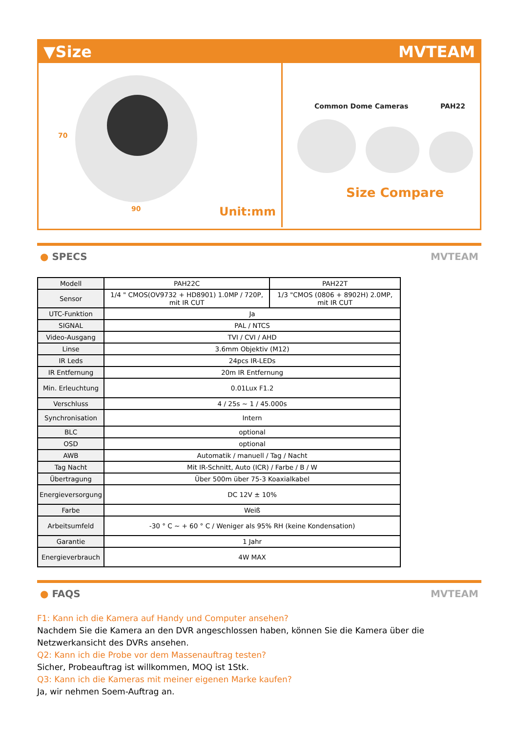▼Size MVTEAM
70
90 Unit:mm
Common Dome Cameras PAH22
Size Compare
● SPECS MVTEAM
| Modell | PAH22C | PAH22T |
| Sensor | 1/4 " CMOS(OV9732 + HD8901) 1.0MP / 720P, mit IR CUT | 1/3 "CMOS (0806 + 8902H) 2.0MP, mit IR CUT |
| UTC-Funktion | Ja | |
| SIGNAL | PAL / NTCS | |
| Video-Ausgang | TVI / CVI / AHD | |
| Linse | 3.6mm Objektiv (M12) | |
| IR Leds | 24pcs IR-LEDs | |
| IR Entfernung | 20m IR Entfernung | |
| Min. Erleuchtung | 0.01Lux F1.2 | |
| Verschluss | 4 / 25s ~ 1 / 45.000s | |
| Synchronisation | Intern | |
| BLC | optional | |
| OSD | optional | |
| AWB | Automatik / manuell / Tag / Nacht | |
| Tag Nacht | Mit IR-Schnitt, Auto (ICR) / Farbe / B / W | |
| Übertragung | Über 500m über 75-3 Koaxialkabel | |
| Energieversorgung | DC 12V ± 10% | |
| Farbe | Weiß | |
| Arbeitsumfeld | -30 ° C ~ + 60 ° C / Weniger als 95% RH (keine Kondensation) | |
| Garantie | 1 Jahr | |
| Energieverbrauch | 4W MAX | |
● FAQS MVTEAM
F1: Kann ich die Kamera auf Handy und Computer ansehen?
Nachdem Sie die Kamera an den DVR angeschlossen haben, können Sie die Kamera über die Netzwerkansicht des DVRs ansehen.
Q2: Kann ich die Probe vor dem Massenauftrag testen?
Sicher, Probeauftrag ist willkommen, MOQ ist 1Stk.
Q3: Kann ich die Kameras mit meiner eigenen Marke kaufen?
Ja, wir nehmen Soem-Auftrag an.